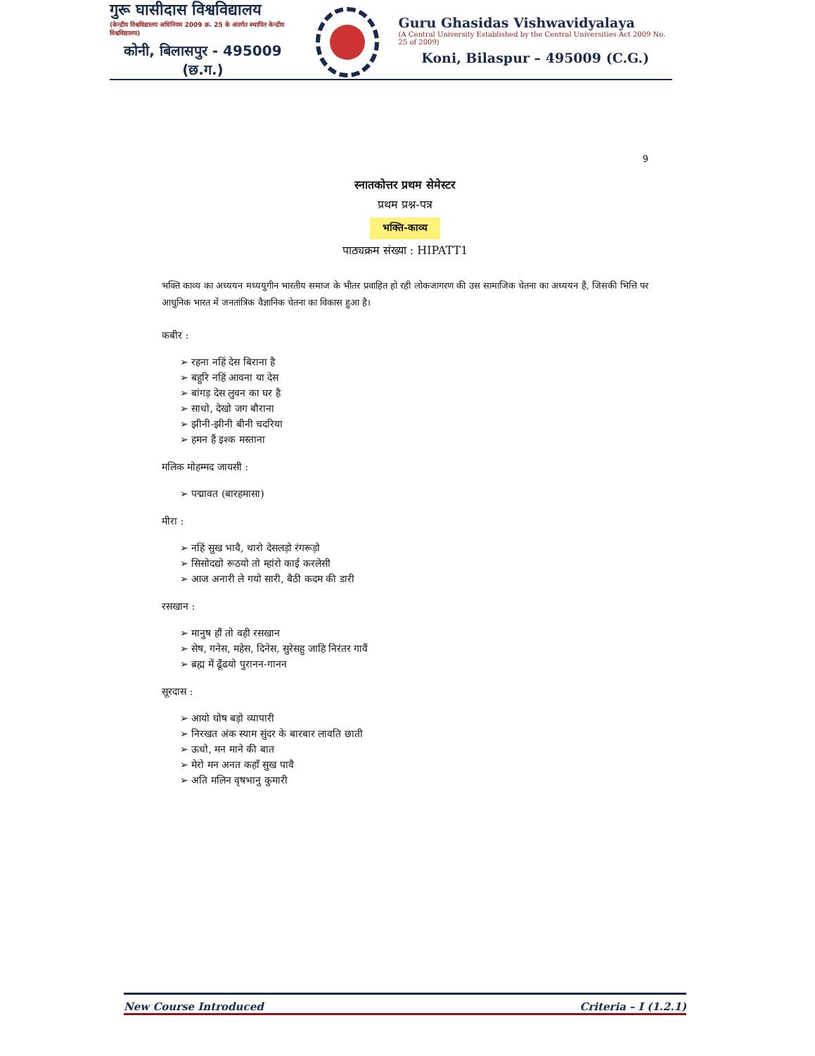गुरू घासीदास विश्वविद्यालय
(केन्द्रीय विश्वविद्यालय अधिनियम 2009 क्र. 25 के अंतर्गत स्थापित केन्द्रीय विश्वविद्यालय)
कोनी, बिलासपुर - 495009 (छ.ग.)
Guru Ghasidas Vishwavidyalaya
(A Central University Established by the Central Universities Act 2009 No. 25 of 2009)
Koni, Bilaspur – 495009 (C.G.)
9
स्नातकोत्तर प्रथम सेमेस्टर
प्रथम प्रश्न-पत्र
भक्ति-काव्य
पाठ्यक्रम संख्या : HIPATT1
भक्ति काव्य का अध्ययन मध्ययुगीन भारतीय समाज के भीतर प्रवाहित हो रही लोकजागरण की उस सामाजिक चेतना का अध्ययन है, जिसकी भित्ति पर आधुनिक भारत में जनतांत्रिक वैज्ञानिक चेतना का विकास हुआ है।
कबीर :
➢ रहना नहिं देस बिराना है
➢ बहुरि नहिं आवना या देस
➢ बांगड़ देस लुवन का घर है
➢ साधो, देखो जग बौराना
➢ झीनी-झीनी बीनी चदरिया
➢ हमन हैं इश्क मस्ताना
मलिक मोहम्मद जायसी :
➢ पद्मावत (बारहमासा)
मीरा :
➢ नहिं सुख भावै, थारो देसलड़ो रंगरूड़ो
➢ सिसोदद्यो रूठयो तो म्हांरो काई करलेसी
➢ आज अनारी ले गयो सारी, बैठी कदम की डारी
रसखान :
➢ मानुष हौं तो वही रसखान
➢ सेष, गनेस, महेस, दिनेस, सुरेसहु जाहि निरंतर गावैं
➢ ब्रह्म में ढूँढयो पुरानन-गानन
सूरदास :
➢ आयो घोष बड़ो व्यापारी
➢ निरखत अंक स्याम सुंदर के बारबार लावति छाती
➢ ऊधो, मन माने की बात
➢ मेरो मन अनत कहाँ सुख पावै
➢ अति मलिन वृषभानु कुमारी
New Course Introduced Criteria – I (1.2.1)